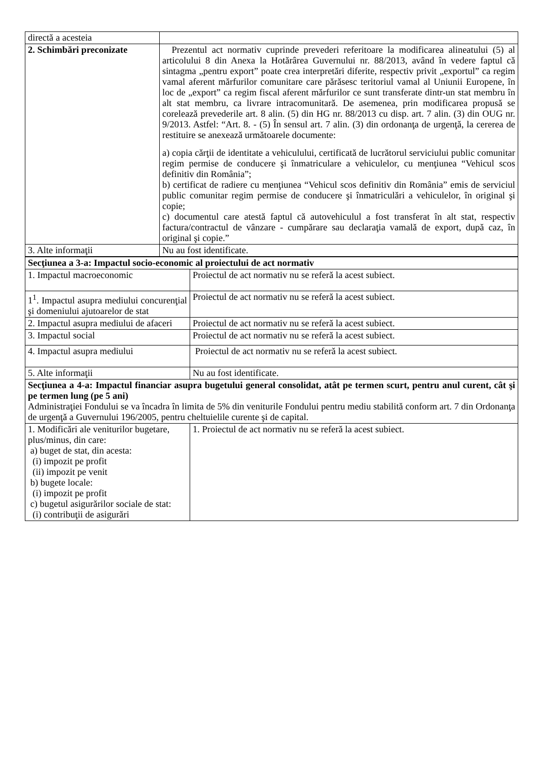| directă a acesteia | |
| 2. Schimbări preconizate | Prezentul act normativ cuprinde prevederi referitoare la modificarea alineatului (5) al articolului 8 din Anexa la Hotărârea Guvernului nr. 88/2013, având în vedere faptul că sintagma „pentru export” poate crea interpretări diferite, respectiv privit „exportul” ca regim vamal aferent mărfurilor comunitare care părăsesc teritoriul vamal al Uniunii Europene, în loc de „export” ca regim fiscal aferent mărfurilor ce sunt transferate dintr-un stat membru în alt stat membru, ca livrare intracomunitară. De asemenea, prin modificarea propusă se corelează prevederile art. 8 alin. (5) din HG nr. 88/2013 cu disp. art. 7 alin. (3) din OUG nr. 9/2013. Astfel: “Art. 8. - (5) În sensul art. 7 alin. (3) din ordonanţa de urgenţă, la cererea de restituire se anexează următoarele documente: a) copia cărţii de identitate a vehiculului, certificată de lucrătorul serviciului public comunitar regim permise de conducere şi înmatriculare a vehiculelor, cu menţiunea “Vehicul scos definitiv din România”; b) certificat de radiere cu menţiunea “Vehicul scos definitiv din România” emis de serviciul public comunitar regim permise de conducere şi înmatriculări a vehiculelor, în original şi copie; c) documentul care atestă faptul că autovehiculul a fost transferat în alt stat, respectiv factura/contractul de vânzare - cumpărare sau declaraţia vamală de export, după caz, în original şi copie.” |
| 3. Alte informaţii | Nu au fost identificate. |
| Secţiunea a 3-a: Impactul socio-economic al proiectului de act normativ | |
| 1. Impactul macroeconomic | Proiectul de act normativ nu se referă la acest subiect. |
| 1<sup>1</sup>. Impactul asupra mediului concurenţial şi domeniului ajutoarelor de stat | Proiectul de act normativ nu se referă la acest subiect. |
| 2. Impactul asupra mediului de afaceri | Proiectul de act normativ nu se referă la acest subiect. |
| 3. Impactul social | Proiectul de act normativ nu se referă la acest subiect. |
| 4. Impactul asupra mediului | Proiectul de act normativ nu se referă la acest subiect. |
| 5. Alte informaţii | Nu au fost identificate. |
| Secţiunea a 4-a: Impactul financiar asupra bugetului general consolidat, atât pe termen scurt, pentru anul curent, cât şi pe termen lung (pe 5 ani) Administraţiei Fondului se va încadra în limita de 5% din veniturile Fondului pentru mediu stabilită conform art. 7 din Ordonanţa de urgenţă a Guvernului 196/2005, pentru cheltuielile curente şi de capital. | |
| 1. Modificări ale veniturilor bugetare, plus/minus, din care: a) buget de stat, din acesta: (i) impozit pe profit (ii) impozit pe venit b) bugete locale: (i) impozit pe profit c) bugetul asigurărilor sociale de stat: (i) contribuţii de asigurări | 1. Proiectul de act normativ nu se referă la acest subiect. |